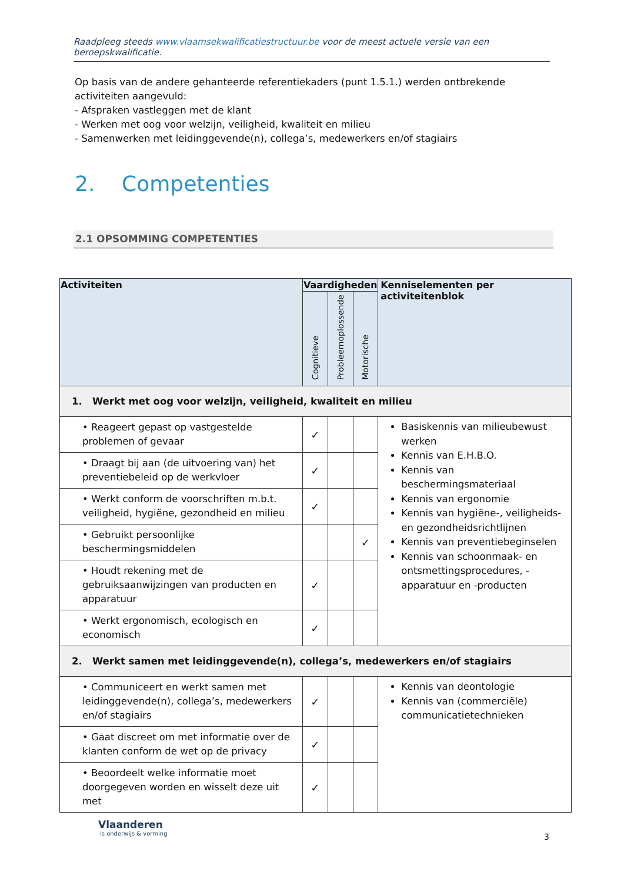Raadpleeg steeds www.vlaamsekwalificatiestructuur.be voor de meest actuele versie van een beroepskwalificatie.
Op basis van de andere gehanteerde referentiekaders (punt 1.5.1.) werden ontbrekende activiteiten aangevuld:
- Afspraken vastleggen met de klant
- Werken met oog voor welzijn, veiligheid, kwaliteit en milieu
- Samenwerken met leidinggevende(n), collega’s, medewerkers en/of stagiairs
2. Competenties
2.1 OPSOMMING COMPETENTIES
| Activiteiten | Vaardigheden | | | Kenniselementen per activiteitenblok |
| --- | --- | --- | --- | --- |
| | Cognitieve | Probleemoplossende | Motorische | |
| 1. Werkt met oog voor welzijn, veiligheid, kwaliteit en milieu | | | | |
| • Reageert gepast op vastgestelde problemen of gevaar | ✓ | | | Basiskennis van milieubewust werken Kennis van E.H.B.O. Kennis van beschermingsmateriaal Kennis van ergonomie Kennis van hygiëne-, veiligheids- en gezondheidsrichtlijnen Kennis van preventiebeginselen Kennis van schoonmaak- en ontsmettingsprocedures, -apparatuur en -producten |
| • Draagt bij aan (de uitvoering van) het preventiebeleid op de werkvloer | ✓ | | | |
| • Werkt conform de voorschriften m.b.t. veiligheid, hygiëne, gezondheid en milieu | ✓ | | | |
| • Gebruikt persoonlijke beschermingsmiddelen | | | ✓ | |
| • Houdt rekening met de gebruiksaanwijzingen van producten en apparatuur | ✓ | | | |
| • Werkt ergonomisch, ecologisch en economisch | ✓ | | | |
| 2. Werkt samen met leidinggevende(n), collega’s, medewerkers en/of stagiairs | | | | |
| • Communiceert en werkt samen met leidinggevende(n), collega’s, medewerkers en/of stagiairs | ✓ | | | Kennis van deontologie Kennis van (commerciële) communicatietechnieken |
| • Gaat discreet om met informatie over de klanten conform de wet op de privacy | ✓ | | | |
| • Beoordeelt welke informatie moet doorgegeven worden en wisselt deze uit met | ✓ | | | |
Vlaanderen
is onderwijs & vorming
3